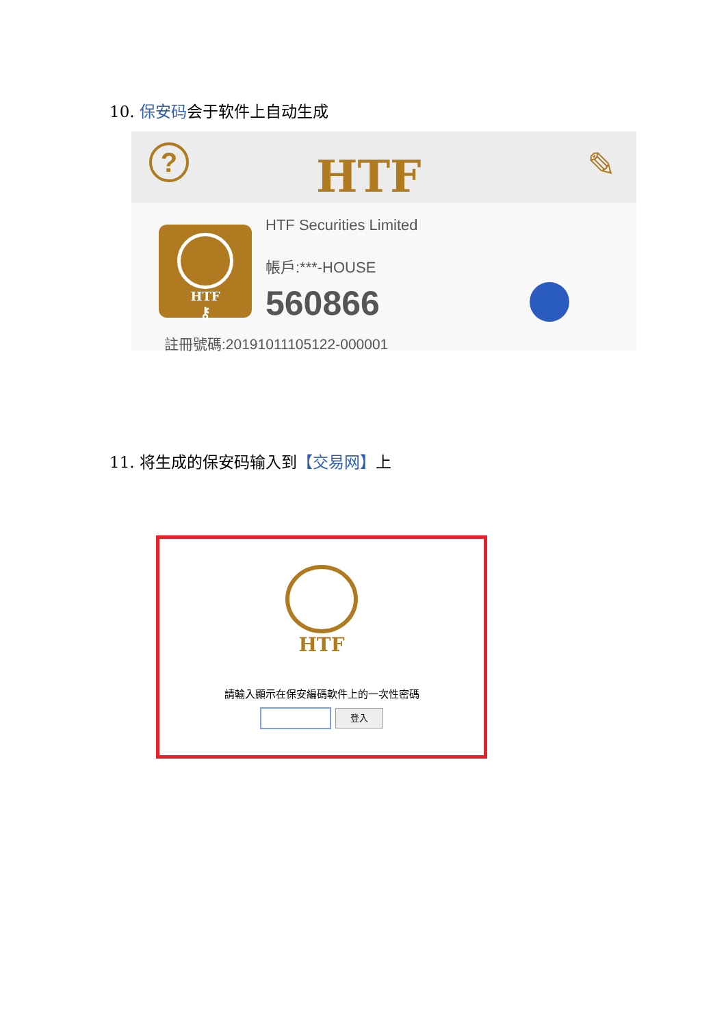10. 保安码会于软件上自动生成
? HTF ✎
HTF
⚷
HTF Securities Limited
帳戶:***-HOUSE
560866
註冊號碼:20191011105122-000001
11. 将生成的保安码输入到【交易网】上
HTF
請輸入顯示在保安編碼軟件上的一次性密碼
登入